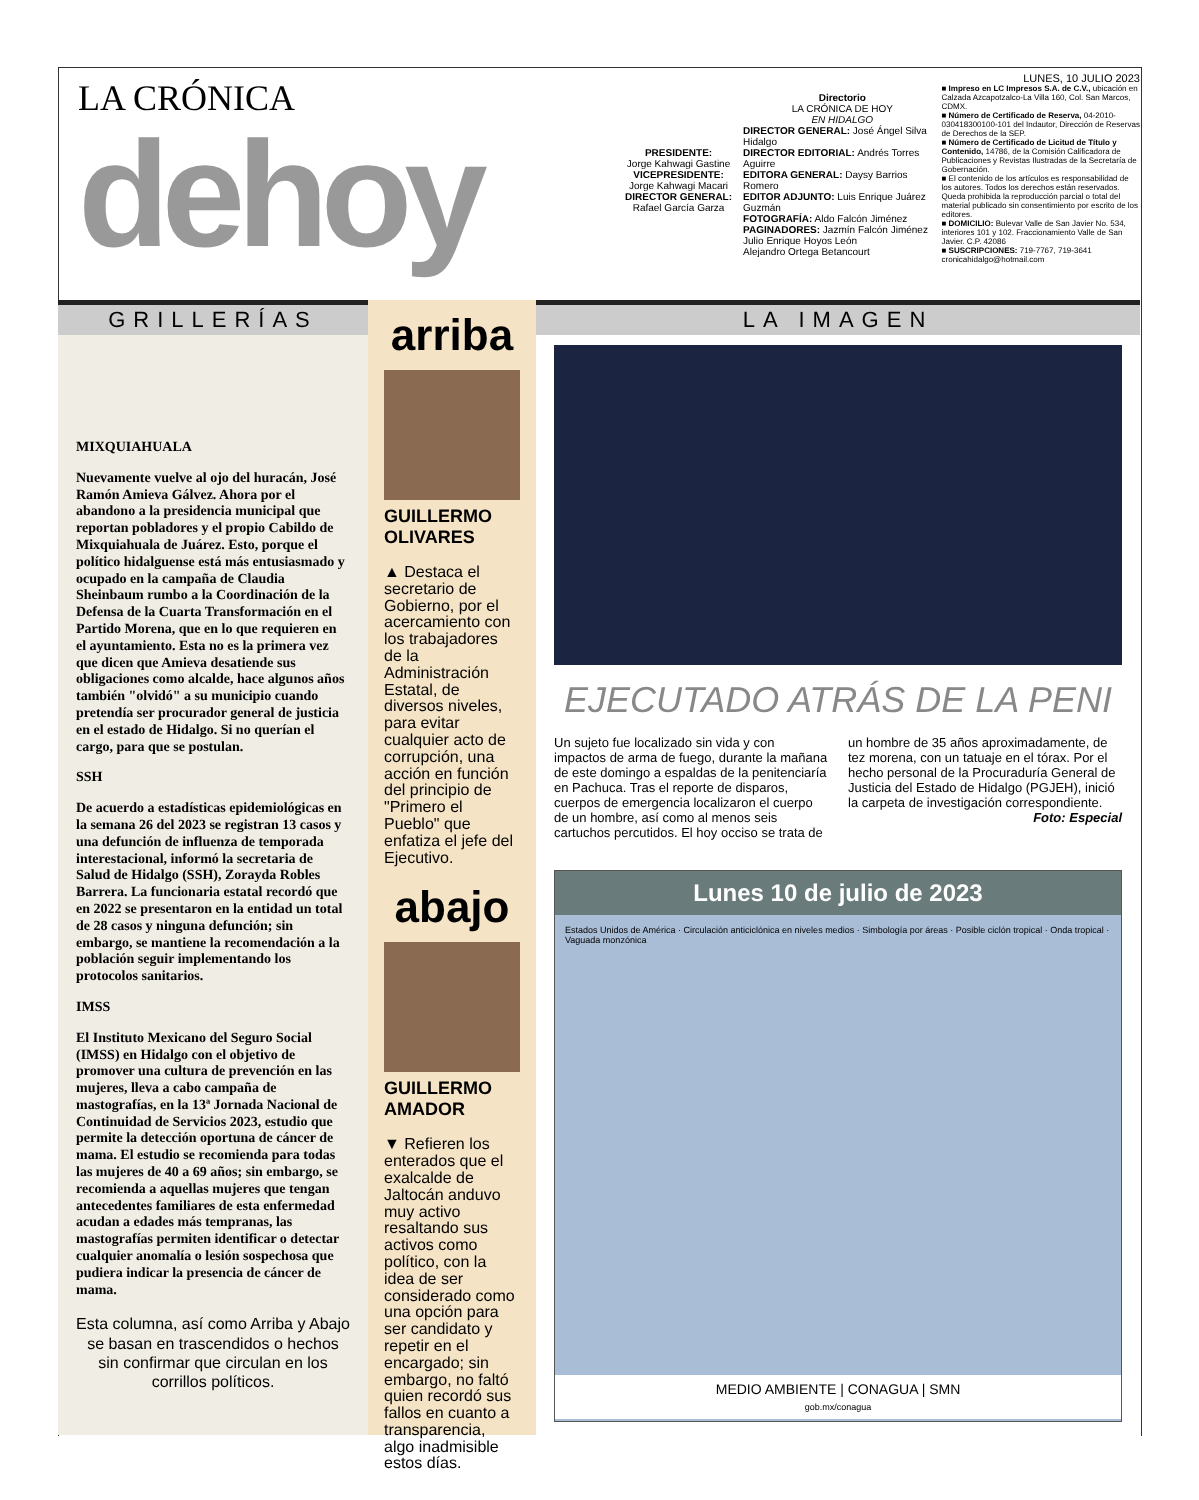LA CRÓNICA
dehoy
PRESIDENTE:
Jorge Kahwagi Gastine
VICEPRESIDENTE:
Jorge Kahwagi Macari
DIRECTOR GENERAL:
Rafael García Garza
Directorio
LA CRÓNICA DE HOY
EN HIDALGO
DIRECTOR GENERAL: José Ángel Silva Hidalgo
DIRECTOR EDITORIAL: Andrés Torres Aguirre
EDITORA GENERAL: Daysy Barrios Romero
EDITOR ADJUNTO: Luis Enrique Juárez Guzmán
FOTOGRAFÍA: Aldo Falcón Jiménez
PAGINADORES: Jazmín Falcón Jiménez
Julio Enrique Hoyos León
Alejandro Ortega Betancourt
LUNES, 10 JULIO 2023
■ Impreso en LC Impresos S.A. de C.V., ubicación en Calzada Azcapotzalco-La Villa 160, Col. San Marcos, CDMX.
■ Número de Certificado de Reserva, 04-2010-030418300100-101 del Indautor, Dirección de Reservas de Derechos de la SEP.
■ Número de Certificado de Licitud de Título y Contenido, 14786, de la Comisión Calificadora de Publicaciones y Revistas Ilustradas de la Secretaría de Gobernación.
■ El contenido de los artículos es responsabilidad de los autores. Todos los derechos están reservados. Queda prohibida la reproducción parcial o total del material publicado sin consentimiento por escrito de los editores.
■ DOMICILIO: Bulevar Valle de San Javier No. 534, interiores 101 y 102. Fraccionamiento Valle de San Javier. C.P. 42086
■ SUSCRIPCIONES: 719-7767, 719-3641
cronicahidalgo@hotmail.com
GRILLERÍAS
MIXQUIAHUALA
Nuevamente vuelve al ojo del huracán, José Ramón Amieva Gálvez. Ahora por el abandono a la presidencia municipal que reportan pobladores y el propio Cabildo de Mixquiahuala de Juárez. Esto, porque el político hidalguense está más entusiasmado y ocupado en la campaña de Claudia Sheinbaum rumbo a la Coordinación de la Defensa de la Cuarta Transformación en el Partido Morena, que en lo que requieren en el ayuntamiento. Esta no es la primera vez que dicen que Amieva desatiende sus obligaciones como alcalde, hace algunos años también "olvidó" a su municipio cuando pretendía ser procurador general de justicia en el estado de Hidalgo. Si no querían el cargo, para que se postulan.
SSH
De acuerdo a estadísticas epidemiológicas en la semana 26 del 2023 se registran 13 casos y una defunción de influenza de temporada interestacional, informó la secretaria de Salud de Hidalgo (SSH), Zorayda Robles Barrera. La funcionaria estatal recordó que en 2022 se presentaron en la entidad un total de 28 casos y ninguna defunción; sin embargo, se mantiene la recomendación a la población seguir implementando los protocolos sanitarios.
IMSS
El Instituto Mexicano del Seguro Social (IMSS) en Hidalgo con el objetivo de promover una cultura de prevención en las mujeres, lleva a cabo campaña de mastografías, en la 13ª Jornada Nacional de Continuidad de Servicios 2023, estudio que permite la detección oportuna de cáncer de mama. El estudio se recomienda para todas las mujeres de 40 a 69 años; sin embargo, se recomienda a aquellas mujeres que tengan antecedentes familiares de esta enfermedad acudan a edades más tempranas, las mastografías permiten identificar o detectar cualquier anomalía o lesión sospechosa que pudiera indicar la presencia de cáncer de mama.
Esta columna, así como Arriba y Abajo se basan en trascendidos o hechos sin confirmar que circulan en los corrillos políticos.
arriba
GUILLERMO OLIVARES
▲ Destaca el secretario de Gobierno, por el acercamiento con los trabajadores de la Administración Estatal, de diversos niveles, para evitar cualquier acto de corrupción, una acción en función del principio de "Primero el Pueblo" que enfatiza el jefe del Ejecutivo.
abajo
GUILLERMO AMADOR
▼ Refieren los enterados que el exalcalde de Jaltocán anduvo muy activo resaltando sus activos como político, con la idea de ser considerado como una opción para ser candidato y repetir en el encargado; sin embargo, no faltó quien recordó sus fallos en cuanto a transparencia, algo inadmisible estos días.
LA IMAGEN
EJECUTADO ATRÁS DE LA PENI
Un sujeto fue localizado sin vida y con impactos de arma de fuego, durante la mañana de este domingo a espaldas de la penitenciaría en Pachuca. Tras el reporte de disparos, cuerpos de emergencia localizaron el cuerpo de un hombre, así como al menos seis cartuchos percutidos. El hoy occiso se trata de un hombre de 35 años aproximadamente, de tez morena, con un tatuaje en el tórax. Por el hecho personal de la Procuraduría General de Justicia del Estado de Hidalgo (PGJEH), inició la carpeta de investigación correspondiente.
Foto: Especial
Lunes 10 de julio de 2023
Estados Unidos de América · Circulación anticiclónica en niveles medios · Simbología por áreas · Posible ciclón tropical · Onda tropical · Vaguada monzónica
MEDIO AMBIENTE | CONAGUA | SMN
gob.mx/conagua